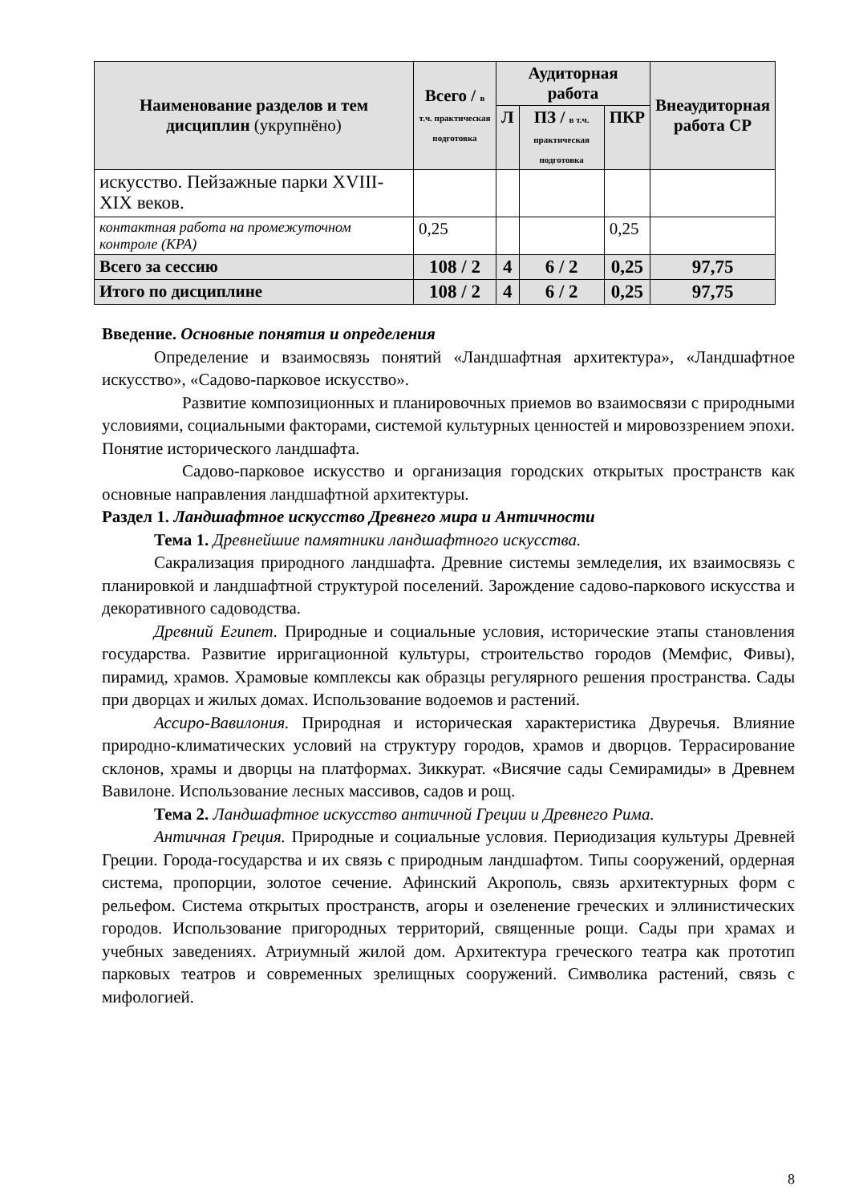| Наименование разделов и тем дисциплин (укрупнёно) | Всего / в т.ч. практическая подготовка | Аудиторная работа | | | Внеаудиторная работа СР |
| --- | --- | --- | --- | --- | --- |
| | | Л | ПЗ / в т.ч. практическая подготовка | ПКР | |
| искусство. Пейзажные парки XVIII-XIX веков. | | | | | |
| контактная работа на промежуточном контроле (КРА) | 0,25 | | | 0,25 | |
| Всего за сессию | 108 / 2 | 4 | 6 / 2 | 0,25 | 97,75 |
| Итого по дисциплине | 108 / 2 | 4 | 6 / 2 | 0,25 | 97,75 |
Введение. Основные понятия и определения
Определение и взаимосвязь понятий «Ландшафтная архитектура», «Ландшафтное искусство», «Садово-парковое искусство».
Развитие композиционных и планировочных приемов во взаимосвязи с природными условиями, социальными факторами, системой культурных ценностей и мировоззрением эпохи. Понятие исторического ландшафта.
Садово-парковое искусство и организация городских открытых пространств как основные направления ландшафтной архитектуры.
Раздел 1. Ландшафтное искусство Древнего мира и Античности
Тема 1. Древнейшие памятники ландшафтного искусства.
Сакрализация природного ландшафта. Древние системы земледелия, их взаимосвязь с планировкой и ландшафтной структурой поселений. Зарождение садово-паркового искусства и декоративного садоводства.
Древний Египет. Природные и социальные условия, исторические этапы становления государства. Развитие ирригационной культуры, строительство городов (Мемфис, Фивы), пирамид, храмов. Храмовые комплексы как образцы регулярного решения пространства. Сады при дворцах и жилых домах. Использование водоемов и растений.
Ассиро-Вавилония. Природная и историческая характеристика Двуречья. Влияние природно-климатических условий на структуру городов, храмов и дворцов. Террасирование склонов, храмы и дворцы на платформах. Зиккурат. «Висячие сады Семирамиды» в Древнем Вавилоне. Использование лесных массивов, садов и рощ.
Тема 2. Ландшафтное искусство античной Греции и Древнего Рима.
Античная Греция. Природные и социальные условия. Периодизация культуры Древней Греции. Города-государства и их связь с природным ландшафтом. Типы сооружений, ордерная система, пропорции, золотое сечение. Афинский Акрополь, связь архитектурных форм с рельефом. Система открытых пространств, агоры и озеленение греческих и эллинистических городов. Использование пригородных территорий, священные рощи. Сады при храмах и учебных заведениях. Атриумный жилой дом. Архитектура греческого театра как прототип парковых театров и современных зрелищных сооружений. Символика растений, связь с мифологией.
8